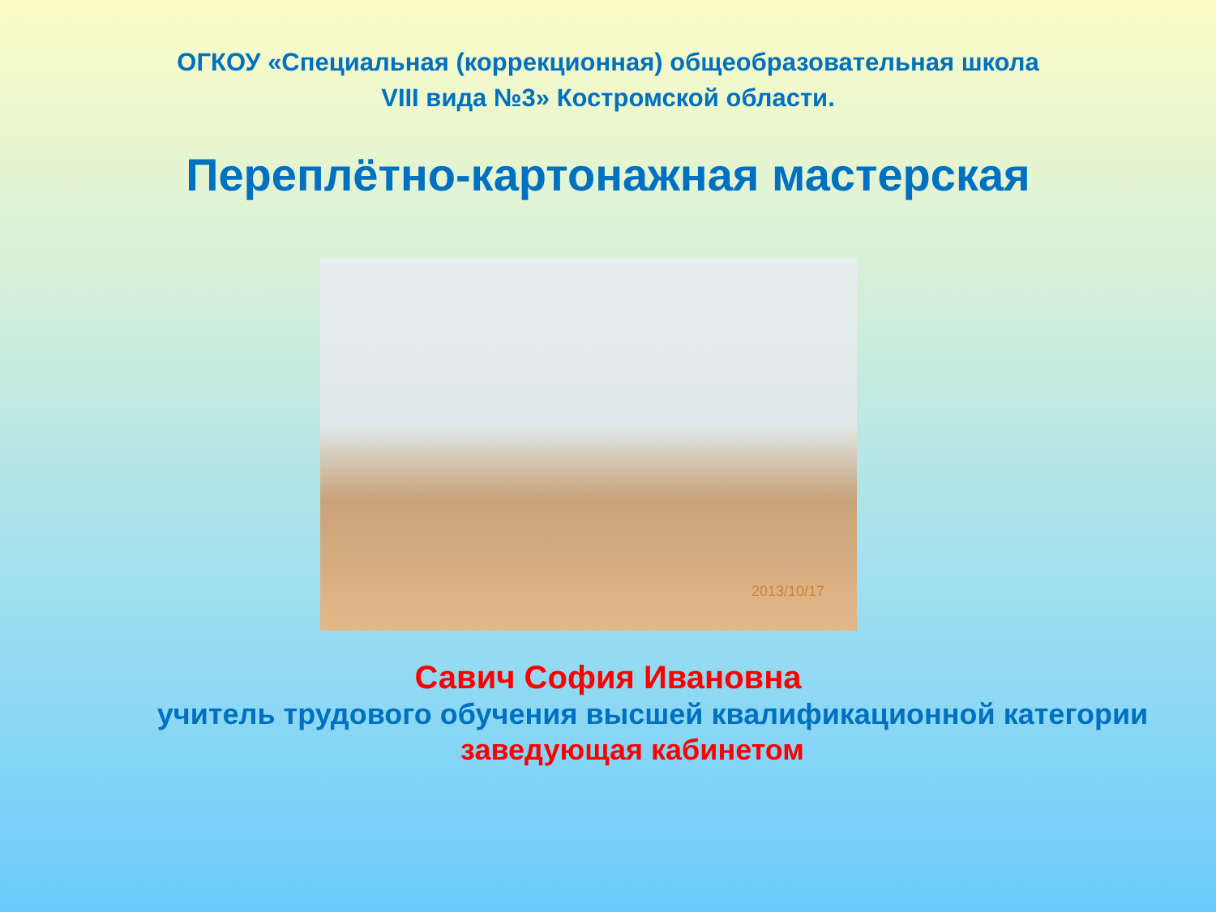ОГКОУ «Специальная (коррекционная) общеобразовательная школа
VIII вида №3» Костромской области.
Переплётно-картонажная мастерская
2013/10/17
Савич София Ивановна
учитель трудового обучения высшей квалификационной категории
заведующая кабинетом